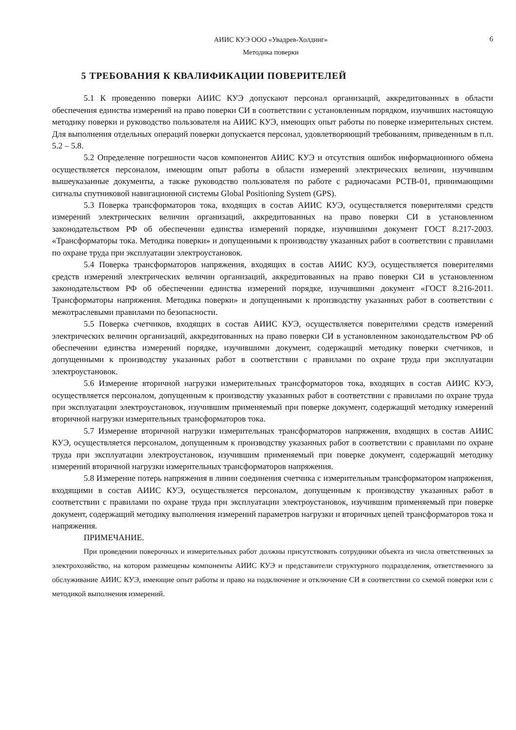АИИС КУЭ ООО «Увадрев-Холдинг»
Методика поверки
6
5 ТРЕБОВАНИЯ К КВАЛИФИКАЦИИ ПОВЕРИТЕЛЕЙ
5.1 К проведению поверки АИИС КУЭ допускают персонал организаций, аккредитованных в области обеспечения единства измерений на право поверки СИ в соответствии с установленным порядком, изучивших настоящую методику поверки и руководство пользователя на АИИС КУЭ, имеющих опыт работы по поверке измерительных систем. Для выполнения отдельных операций поверки допускается персонал, удовлетворяющий требованиям, приведенным в п.п. 5.2 – 5.8.
5.2 Определение погрешности часов компонентов АИИС КУЭ и отсутствия ошибок информационного обмена осуществляется персоналом, имеющим опыт работы в области измерений электрических величин, изучившим вышеуказанные документы, а также руководство пользователя по работе с радиочасами РСТВ-01, принимающими сигналы спутниковой навигационной системы Global Positioning System (GPS).
5.3 Поверка трансформаторов тока, входящих в состав АИИС КУЭ, осуществляется поверителями средств измерений электрических величин организаций, аккредитованных на право поверки СИ в установленном законодательством РФ об обеспечении единства измерений порядке, изучившими документ ГОСТ 8.217-2003. «Трансформаторы тока. Методика поверки» и допущенными к производству указанных работ в соответствии с правилами по охране труда при эксплуатации электроустановок.
5.4 Поверка трансформаторов напряжения, входящих в состав АИИС КУЭ, осуществляется поверителями средств измерений электрических величин организаций, аккредитованных на право поверки СИ в установленном законодательством РФ об обеспечении единства измерений порядке, изучившими документ «ГОСТ 8.216-2011. Трансформаторы напряжения. Методика поверки» и допущенными к производству указанных работ в соответствии с межотраслевыми правилами по безопасности.
5.5 Поверка счетчиков, входящих в состав АИИС КУЭ, осуществляется поверителями средств измерений электрических величин организаций, аккредитованных на право поверки СИ в установленном законодательством РФ об обеспечении единства измерений порядке, изучившими документ, содержащий методику поверки счетчиков, и допущенными к производству указанных работ в соответствии с правилами по охране труда при эксплуатации электроустановок.
5.6 Измерение вторичной нагрузки измерительных трансформаторов тока, входящих в состав АИИС КУЭ, осуществляется персоналом, допущенным к производству указанных работ в соответствии с правилами по охране труда при эксплуатации электроустановок, изучившим применяемый при поверке документ, содержащий методику измерений вторичной нагрузки измерительных трансформаторов тока.
5.7 Измерение вторичной нагрузки измерительных трансформаторов напряжения, входящих в состав АИИС КУЭ, осуществляется персоналом, допущенным к производству указанных работ в соответствии с правилами по охране труда при эксплуатации электроустановок, изучившим применяемый при поверке документ, содержащий методику измерений вторичной нагрузки измерительных трансформаторов напряжения.
5.8 Измерение потерь напряжения в линии соединения счетчика с измерительным трансформатором напряжения, входящими в состав АИИС КУЭ, осуществляется персоналом, допущенным к производству указанных работ в соответствии с правилами по охране труда при эксплуатации электроустановок, изучившим применяемый при поверке документ, содержащий методику выполнения измерений параметров нагрузки и вторичных цепей трансформаторов тока и напряжения.
ПРИМЕЧАНИЕ.
При проведении поверочных и измерительных работ должны присутствовать сотрудники объекта из числа ответственных за электрохозяйство, на котором размещены компоненты АИИС КУЭ и представители структурного подразделения, ответственного за обслуживание АИИС КУЭ, имеющие опыт работы и право на подключение и отключение СИ в соответствии со схемой поверки или с методикой выполнения измерений.